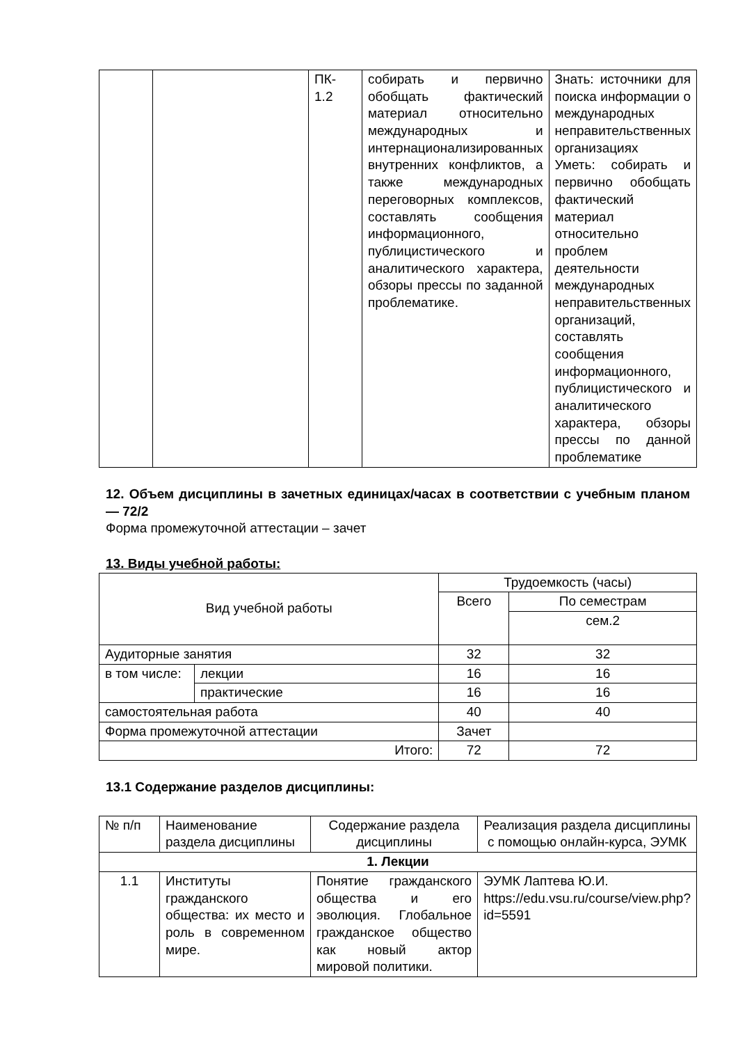| | | ПК- 1.2 | собирать и первично обобщать фактический материал относительно международных и интернационализированных внутренних конфликтов, а также международных переговорных комплексов, составлять сообщения информационного, публицистического и аналитического характера, обзоры прессы по заданной проблематике. | Знать: источники для поиска информации о международных неправительственных организациях Уметь: собирать и первично обобщать фактический материал относительно проблем деятельности международных неправительственных организаций, составлять сообщения информационного, публицистического и аналитического характера, обзоры прессы по данной проблематике |
12. Объем дисциплины в зачетных единицах/часах в соответствии с учебным планом — 72/2
Форма промежуточной аттестации – зачет
13. Виды учебной работы:
| Вид учебной работы | | Трудоемкость (часы) | |
| | | Всего | По семестрам |
| | | | сем.2 |
| Аудиторные занятия | | 32 | 32 |
| в том числе: | лекции | 16 | 16 |
| | практические | 16 | 16 |
| самостоятельная работа | | 40 | 40 |
| Форма промежуточной аттестации | | Зачет | |
| Итого: | | 72 | 72 |
13.1 Содержание разделов дисциплины:
| № п/п | Наименование раздела дисциплины | Содержание раздела дисциплины | Реализация раздела дисциплины с помощью онлайн-курса, ЭУМК |
| 1. Лекции | | | |
| 1.1 | Институты гражданского общества: их место и роль в современном мире. | Понятие гражданского общества и его эволюция. Глобальное гражданское общество как новый актор мировой политики. | ЭУМК Лаптева Ю.И. https://edu.vsu.ru/course/view.php?id=5591 |